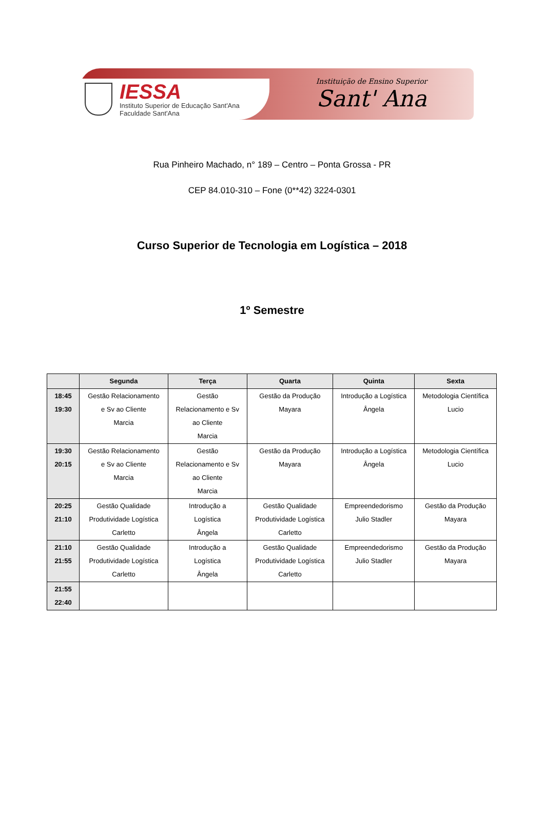IESSA
Instituto Superior de Educação Sant'Ana
Faculdade Sant'Ana
Instituição de Ensino Superior
Sant' Ana
Rua Pinheiro Machado, n° 189 – Centro – Ponta Grossa - PR
CEP 84.010-310 – Fone (0**42) 3224-0301
Curso Superior de Tecnologia em Logística – 2018
1º Semestre
| | Segunda | Terça | Quarta | Quinta | Sexta |
| --- | --- | --- | --- | --- | --- |
| 18:45 19:30 | Gestão Relacionamento e Sv ao Cliente Marcia | Gestão Relacionamento e Sv ao Cliente Marcia | Gestão da Produção Mayara | Introdução a Logística Ângela | Metodologia Científica Lucio |
| 19:30 20:15 | Gestão Relacionamento e Sv ao Cliente Marcia | Gestão Relacionamento e Sv ao Cliente Marcia | Gestão da Produção Mayara | Introdução a Logística Ângela | Metodologia Científica Lucio |
| 20:25 21:10 | Gestão Qualidade Produtividade Logística Carletto | Introdução a Logística Ângela | Gestão Qualidade Produtividade Logística Carletto | Empreendedorismo Julio Stadler | Gestão da Produção Mayara |
| 21:10 21:55 | Gestão Qualidade Produtividade Logística Carletto | Introdução a Logística Ângela | Gestão Qualidade Produtividade Logística Carletto | Empreendedorismo Julio Stadler | Gestão da Produção Mayara |
| 21:55 22:40 | | | | | |